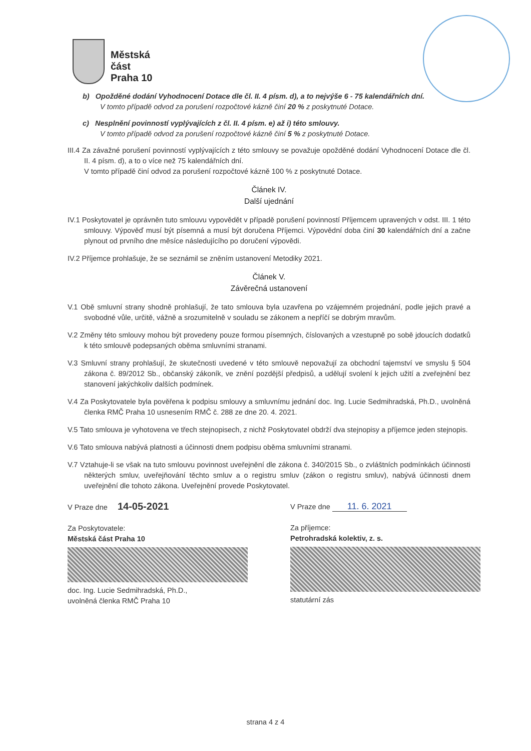Městská
část
Praha 10
b) Opožděné dodání Vyhodnocení Dotace dle čl. II. 4 písm. d), a to nejvýše 6 - 75 kalendářních dní.
V tomto případě odvod za porušení rozpočtové kázně činí 20 % z poskytnuté Dotace.
c) Nesplnění povinností vyplývajících z čl. II. 4 písm. e) až i) této smlouvy.
V tomto případě odvod za porušení rozpočtové kázně činí 5 % z poskytnuté Dotace.
III.4 Za závažné porušení povinností vyplývajících z této smlouvy se považuje opožděné dodání Vyhodnocení Dotace dle čl. II. 4 písm. d), a to o více než 75 kalendářních dní.
V tomto případě činí odvod za porušení rozpočtové kázně 100 % z poskytnuté Dotace.
Článek IV.
Další ujednání
IV.1 Poskytovatel je oprávněn tuto smlouvu vypovědět v případě porušení povinností Příjemcem upravených v odst. III. 1 této smlouvy. Výpověď musí být písemná a musí být doručena Příjemci. Výpovědní doba činí 30 kalendářních dní a začne plynout od prvního dne měsíce následujícího po doručení výpovědi.
IV.2 Příjemce prohlašuje, že se seznámil se zněním ustanovení Metodiky 2021.
Článek V.
Závěrečná ustanovení
V.1 Obě smluvní strany shodně prohlašují, že tato smlouva byla uzavřena po vzájemném projednání, podle jejich pravé a svobodné vůle, určitě, vážně a srozumitelně v souladu se zákonem a nepříčí se dobrým mravům.
V.2 Změny této smlouvy mohou být provedeny pouze formou písemných, číslovaných a vzestupně po sobě jdoucích dodatků k této smlouvě podepsaných oběma smluvními stranami.
V.3 Smluvní strany prohlašují, že skutečnosti uvedené v této smlouvě nepovažují za obchodní tajemství ve smyslu § 504 zákona č. 89/2012 Sb., občanský zákoník, ve znění pozdější předpisů, a udělují svolení k jejich užití a zveřejnění bez stanovení jakýchkoliv dalších podmínek.
V.4 Za Poskytovatele byla pověřena k podpisu smlouvy a smluvnímu jednání doc. Ing. Lucie Sedmihradská, Ph.D., uvolněná členka RMČ Praha 10 usnesením RMČ č. 288 ze dne 20. 4. 2021.
V.5 Tato smlouva je vyhotovena ve třech stejnopisech, z nichž Poskytovatel obdrží dva stejnopisy a příjemce jeden stejnopis.
V.6 Tato smlouva nabývá platnosti a účinnosti dnem podpisu oběma smluvními stranami.
V.7 Vztahuje-li se však na tuto smlouvu povinnost uveřejnění dle zákona č. 340/2015 Sb., o zvláštních podmínkách účinnosti některých smluv, uveřejňování těchto smluv a o registru smluv (zákon o registru smluv), nabývá účinnosti dnem uveřejnění dle tohoto zákona. Uveřejnění provede Poskytovatel.
V Praze dne 14-05-2021
Za Poskytovatele:
Městská část Praha 10
doc. Ing. Lucie Sedmihradská, Ph.D.,
uvolněná členka RMČ Praha 10
V Praze dne 11. 6. 2021
Za příjemce:
Petrohradská kolektiv, z. s.
statutární zás
strana 4 z 4